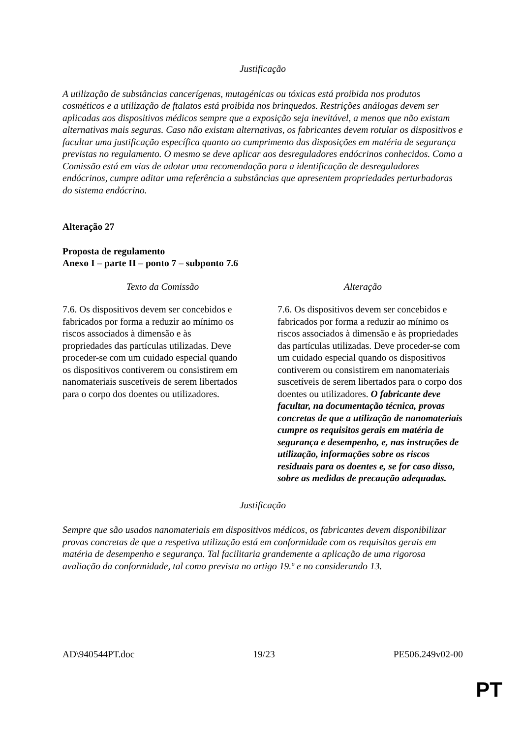Justificação
A utilização de substâncias cancerígenas, mutagénicas ou tóxicas está proibida nos produtos cosméticos e a utilização de ftalatos está proibida nos brinquedos. Restrições análogas devem ser aplicadas aos dispositivos médicos sempre que a exposição seja inevitável, a menos que não existam alternativas mais seguras. Caso não existam alternativas, os fabricantes devem rotular os dispositivos e facultar uma justificação específica quanto ao cumprimento das disposições em matéria de segurança previstas no regulamento. O mesmo se deve aplicar aos desreguladores endócrinos conhecidos. Como a Comissão está em vias de adotar uma recomendação para a identificação de desreguladores endócrinos, cumpre aditar uma referência a substâncias que apresentem propriedades perturbadoras do sistema endócrino.
Alteração 27
Proposta de regulamento
Anexo I – parte II – ponto 7 – subponto 7.6
| Texto da Comissão | Alteração |
| --- | --- |
| 7.6. Os dispositivos devem ser concebidos e fabricados por forma a reduzir ao mínimo os riscos associados à dimensão e às propriedades das partículas utilizadas. Deve proceder-se com um cuidado especial quando os dispositivos contiverem ou consistirem em nanomateriais suscetíveis de serem libertados para o corpo dos doentes ou utilizadores. | 7.6. Os dispositivos devem ser concebidos e fabricados por forma a reduzir ao mínimo os riscos associados à dimensão e às propriedades das partículas utilizadas. Deve proceder-se com um cuidado especial quando os dispositivos contiverem ou consistirem em nanomateriais suscetíveis de serem libertados para o corpo dos doentes ou utilizadores. O fabricante deve facultar, na documentação técnica, provas concretas de que a utilização de nanomateriais cumpre os requisitos gerais em matéria de segurança e desempenho, e, nas instruções de utilização, informações sobre os riscos residuais para os doentes e, se for caso disso, sobre as medidas de precaução adequadas. |
Justificação
Sempre que são usados nanomateriais em dispositivos médicos, os fabricantes devem disponibilizar provas concretas de que a respetiva utilização está em conformidade com os requisitos gerais em matéria de desempenho e segurança. Tal facilitaria grandemente a aplicação de uma rigorosa avaliação da conformidade, tal como prevista no artigo 19.º e no considerando 13.
AD\940544PT.doc 19/23 PE506.249v02-00
PT